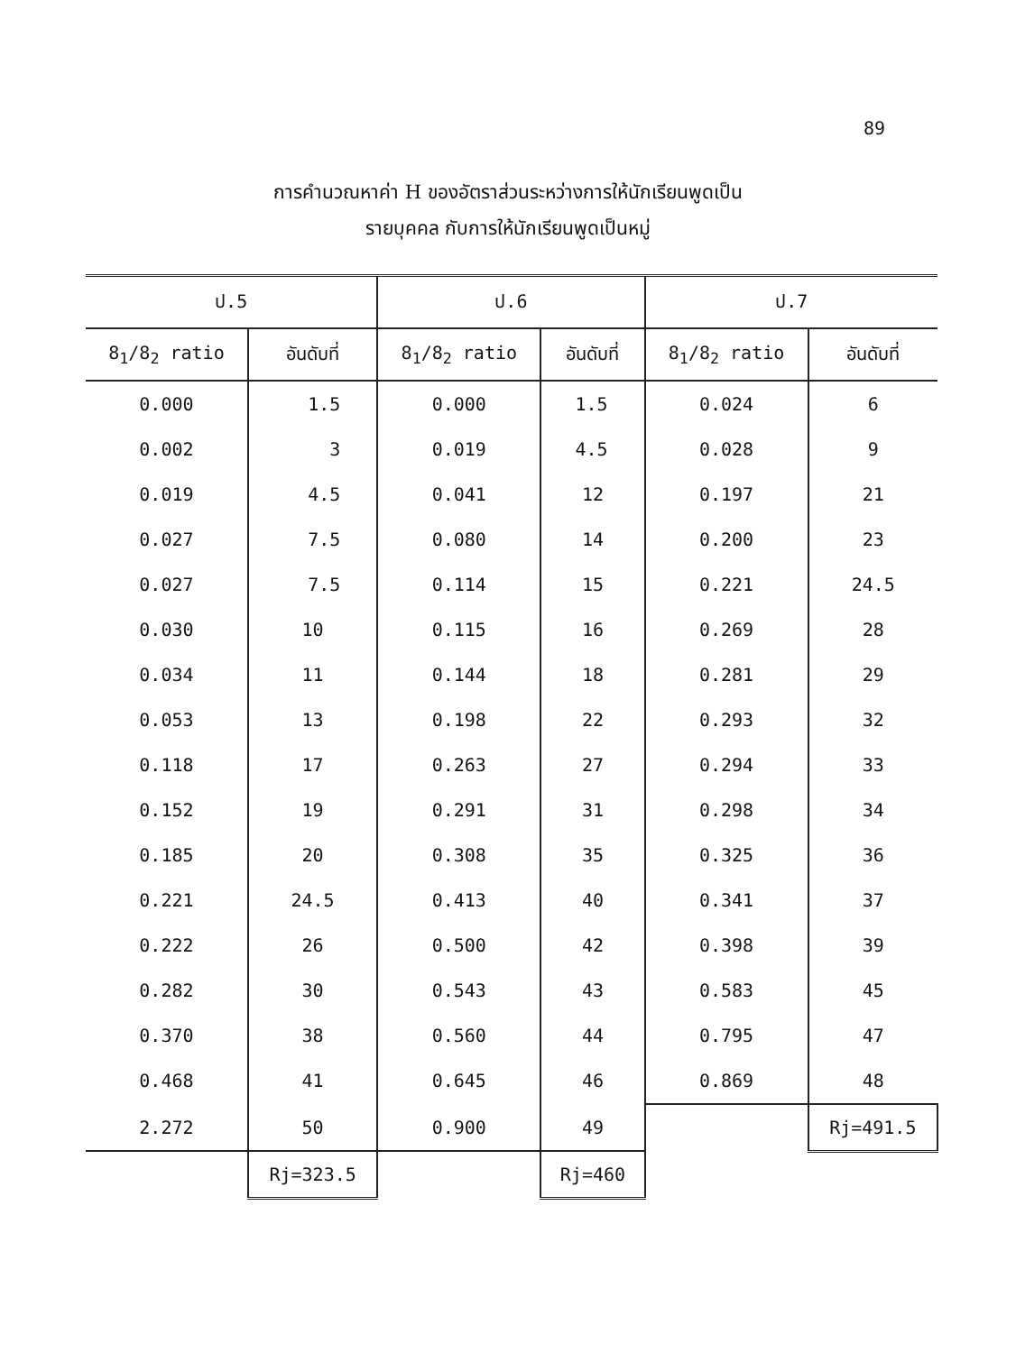89
การคำนวณหาค่า H ของอัตราส่วนระหว่างการให้นักเรียนพูดเป็น
รายบุคคล กับการให้นักเรียนพูดเป็นหมู่
| ป.5 | | ป.6 | | ป.7 | |
| --- | --- | --- | --- | --- | --- |
| 8<sub>1</sub>/8<sub>2</sub> ratio | อันดับที่ | 8<sub>1</sub>/8<sub>2</sub> ratio | อันดับที่ | 8<sub>1</sub>/8<sub>2</sub> ratio | อันดับที่ |
| 0.000 | 1.5 | 0.000 | 1.5 | 0.024 | 6 |
| 0.002 | 3 | 0.019 | 4.5 | 0.028 | 9 |
| 0.019 | 4.5 | 0.041 | 12 | 0.197 | 21 |
| 0.027 | 7.5 | 0.080 | 14 | 0.200 | 23 |
| 0.027 | 7.5 | 0.114 | 15 | 0.221 | 24.5 |
| 0.030 | 10 | 0.115 | 16 | 0.269 | 28 |
| 0.034 | 11 | 0.144 | 18 | 0.281 | 29 |
| 0.053 | 13 | 0.198 | 22 | 0.293 | 32 |
| 0.118 | 17 | 0.263 | 27 | 0.294 | 33 |
| 0.152 | 19 | 0.291 | 31 | 0.298 | 34 |
| 0.185 | 20 | 0.308 | 35 | 0.325 | 36 |
| 0.221 | 24.5 | 0.413 | 40 | 0.341 | 37 |
| 0.222 | 26 | 0.500 | 42 | 0.398 | 39 |
| 0.282 | 30 | 0.543 | 43 | 0.583 | 45 |
| 0.370 | 38 | 0.560 | 44 | 0.795 | 47 |
| 0.468 | 41 | 0.645 | 46 | 0.869 | 48 |
| 2.272 | 50 | 0.900 | 49 | | Rj=491.5 |
| | Rj=323.5 | | Rj=460 | | |